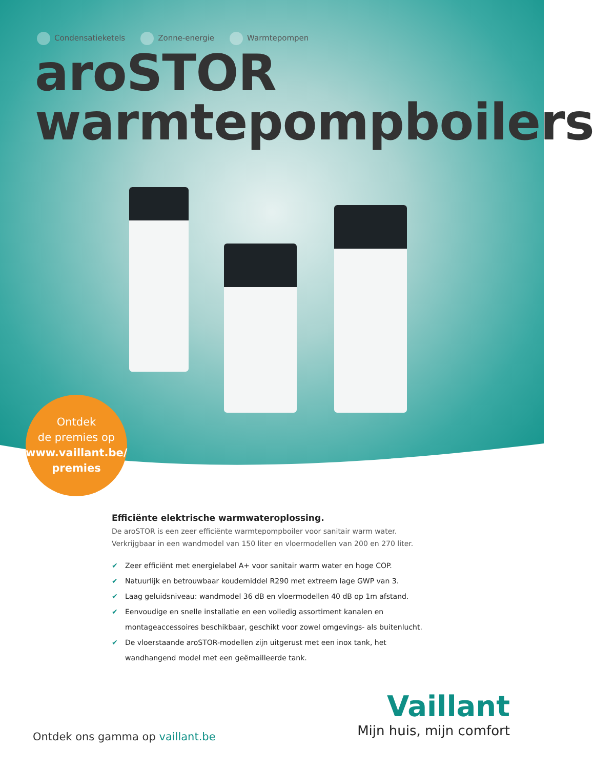Condensatieketels Zonne-energie Warmtepompen
aroSTOR
warmtepompboilers
Ontdek
de premies op
www.vaillant.be/
premies
Efficiënte elektrische warmwateroplossing.
De aroSTOR is een zeer efficiënte warmtepompboiler voor sanitair warm water. Verkrijgbaar in een wandmodel van 150 liter en vloermodellen van 200 en 270 liter.
✔ Zeer efficiënt met energielabel A+ voor sanitair warm water en hoge COP.
✔ Natuurlijk en betrouwbaar koudemiddel R290 met extreem lage GWP van 3.
✔ Laag geluidsniveau: wandmodel 36 dB en vloermodellen 40 dB op 1m afstand.
✔ Eenvoudige en snelle installatie en een volledig assortiment kanalen en montageaccessoires beschikbaar, geschikt voor zowel omgevings- als buitenlucht.
✔ De vloerstaande aroSTOR-modellen zijn uitgerust met een inox tank, het wandhangend model met een geëmailleerde tank.
Ontdek ons gamma op vaillant.be
Vaillant
Mijn huis, mijn comfort